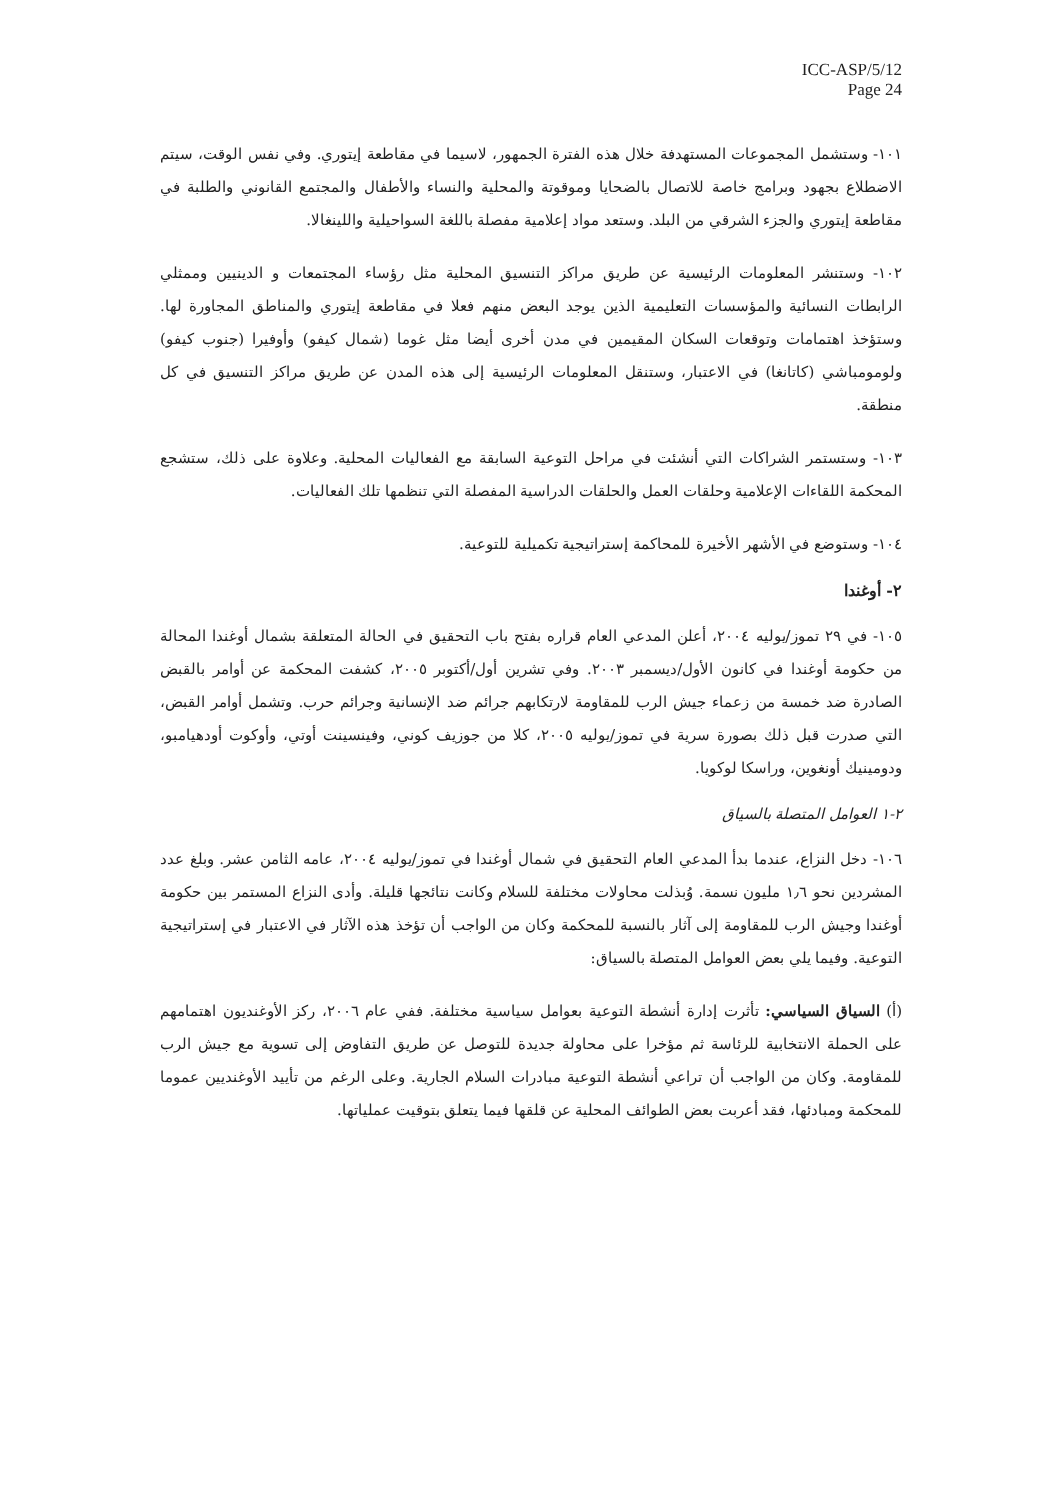ICC-ASP/5/12
Page 24
١٠١- وستشمل المجموعات المستهدفة خلال هذه الفترة الجمهور، لاسيما في مقاطعة إيتوري. وفي نفس الوقت، سيتم الاضطلاع بجهود وبرامج خاصة للاتصال بالضحايا وموقوتة والمحلية والنساء والأطفال والمجتمع القانوني والطلبة في مقاطعة إيتوري والجزء الشرقي من البلد. وستعد مواد إعلامية مفصلة باللغة السواحيلية واللينغالا.
١٠٢- وستنشر المعلومات الرئيسية عن طريق مراكز التنسيق المحلية مثل رؤساء المجتمعات و الدينيين وممثلي الرابطات النسائية والمؤسسات التعليمية الذين يوجد البعض منهم فعلا في مقاطعة إيتوري والمناطق المجاورة لها. وستؤخذ اهتمامات وتوقعات السكان المقيمين في مدن أخرى أيضا مثل غوما (شمال كيفو) وأوفيرا (جنوب كيفو) ولومومباشي (كاتانغا) في الاعتبار، وستنقل المعلومات الرئيسية إلى هذه المدن عن طريق مراكز التنسيق في كل منطقة.
١٠٣- وستستمر الشراكات التي أنشئت في مراحل التوعية السابقة مع الفعاليات المحلية. وعلاوة على ذلك، ستشجع المحكمة اللقاءات الإعلامية وحلقات العمل والحلقات الدراسية المفصلة التي تنظمها تلك الفعاليات.
١٠٤- وستوضع في الأشهر الأخيرة للمحاكمة إستراتيجية تكميلية للتوعية.
٢- أوغندا
١٠٥- في ٢٩ تموز/يوليه ٢٠٠٤، أعلن المدعي العام قراره بفتح باب التحقيق في الحالة المتعلقة بشمال أوغندا المحالة من حكومة أوغندا في كانون الأول/ديسمبر ٢٠٠٣. وفي تشرين أول/أكتوبر ٢٠٠٥، كشفت المحكمة عن أوامر بالقبض الصادرة ضد خمسة من زعماء جيش الرب للمقاومة لارتكابهم جرائم ضد الإنسانية وجرائم حرب. وتشمل أوامر القبض، التي صدرت قبل ذلك بصورة سرية في تموز/يوليه ٢٠٠٥، كلا من جوزيف كوني، وفينسينت أوتي، وأوكوت أودهيامبو، ودومينيك أونغوين، وراسكا لوكويا.
٢-١ العوامل المتصلة بالسياق
١٠٦- دخل النزاع، عندما بدأ المدعي العام التحقيق في شمال أوغندا في تموز/يوليه ٢٠٠٤، عامه الثامن عشر. وبلغ عدد المشردين نحو ١٫٦ مليون نسمة. وُبذلت محاولات مختلفة للسلام وكانت نتائجها قليلة. وأدى النزاع المستمر بين حكومة أوغندا وجيش الرب للمقاومة إلى آثار بالنسبة للمحكمة وكان من الواجب أن تؤخذ هذه الآثار في الاعتبار في إستراتيجية التوعية. وفيما يلي بعض العوامل المتصلة بالسياق:
(أ) السياق السياسي: تأثرت إدارة أنشطة التوعية بعوامل سياسية مختلفة. ففي عام ٢٠٠٦، ركز الأوغنديون اهتمامهم على الحملة الانتخابية للرئاسة ثم مؤخرا على محاولة جديدة للتوصل عن طريق التفاوض إلى تسوية مع جيش الرب للمقاومة. وكان من الواجب أن تراعي أنشطة التوعية مبادرات السلام الجارية. وعلى الرغم من تأييد الأوغنديين عموما للمحكمة ومبادئها، فقد أعربت بعض الطوائف المحلية عن قلقها فيما يتعلق بتوقيت عملياتها.